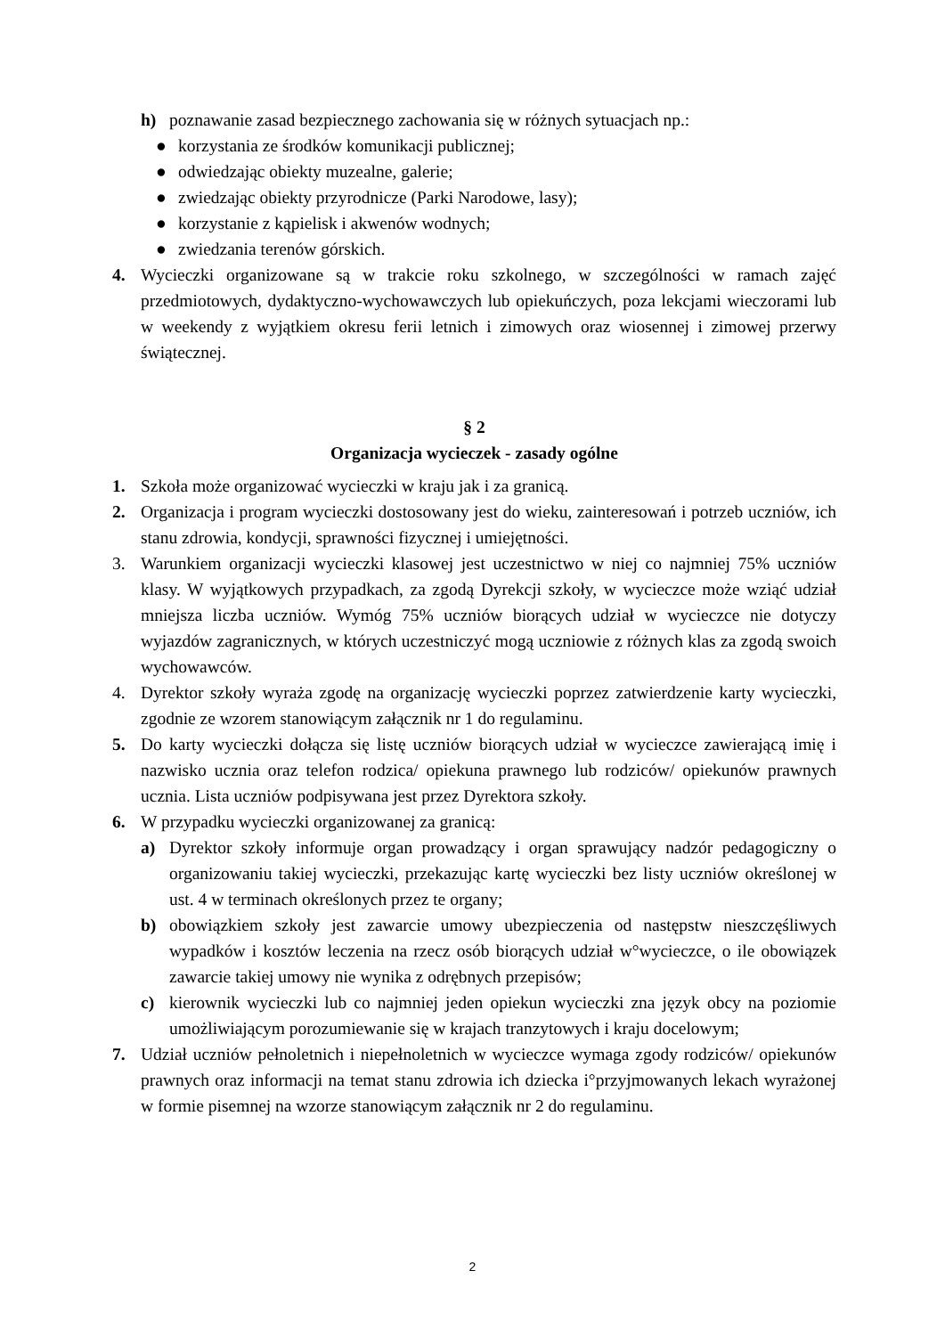h) poznawanie zasad bezpiecznego zachowania się w różnych sytuacjach np.:
● korzystania ze środków komunikacji publicznej;
● odwiedzając obiekty muzealne, galerie;
● zwiedzając obiekty przyrodnicze (Parki Narodowe, lasy);
● korzystanie z kąpielisk i akwenów wodnych;
● zwiedzania terenów górskich.
4. Wycieczki organizowane są w trakcie roku szkolnego, w szczególności w ramach zajęć przedmiotowych, dydaktyczno-wychowawczych lub opiekuńczych, poza lekcjami wieczorami lub w weekendy z wyjątkiem okresu ferii letnich i zimowych oraz wiosennej i zimowej przerwy świątecznej.
§ 2
Organizacja wycieczek - zasady ogólne
1. Szkoła może organizować wycieczki w kraju jak i za granicą.
2. Organizacja i program wycieczki dostosowany jest do wieku, zainteresowań i potrzeb uczniów, ich stanu zdrowia, kondycji, sprawności fizycznej i umiejętności.
3. Warunkiem organizacji wycieczki klasowej jest uczestnictwo w niej co najmniej 75% uczniów klasy. W wyjątkowych przypadkach, za zgodą Dyrekcji szkoły, w wycieczce może wziąć udział mniejsza liczba uczniów. Wymóg 75% uczniów biorących udział w wycieczce nie dotyczy wyjazdów zagranicznych, w których uczestniczyć mogą uczniowie z różnych klas za zgodą swoich wychowawców.
4. Dyrektor szkoły wyraża zgodę na organizację wycieczki poprzez zatwierdzenie karty wycieczki, zgodnie ze wzorem stanowiącym załącznik nr 1 do regulaminu.
5. Do karty wycieczki dołącza się listę uczniów biorących udział w wycieczce zawierającą imię i nazwisko ucznia oraz telefon rodzica/ opiekuna prawnego lub rodziców/ opiekunów prawnych ucznia. Lista uczniów podpisywana jest przez Dyrektora szkoły.
6. W przypadku wycieczki organizowanej za granicą:
a) Dyrektor szkoły informuje organ prowadzący i organ sprawujący nadzór pedagogiczny o organizowaniu takiej wycieczki, przekazując kartę wycieczki bez listy uczniów określonej w ust. 4 w terminach określonych przez te organy;
b) obowiązkiem szkoły jest zawarcie umowy ubezpieczenia od następstw nieszczęśliwych wypadków i kosztów leczenia na rzecz osób biorących udział w°wycieczce, o ile obowiązek zawarcie takiej umowy nie wynika z odrębnych przepisów;
c) kierownik wycieczki lub co najmniej jeden opiekun wycieczki zna język obcy na poziomie umożliwiającym porozumiewanie się w krajach tranzytowych i kraju docelowym;
7. Udział uczniów pełnoletnich i niepełnoletnich w wycieczce wymaga zgody rodziców/ opiekunów prawnych oraz informacji na temat stanu zdrowia ich dziecka i°przyjmowanych lekach wyrażonej w formie pisemnej na wzorze stanowiącym załącznik nr 2 do regulaminu.
2